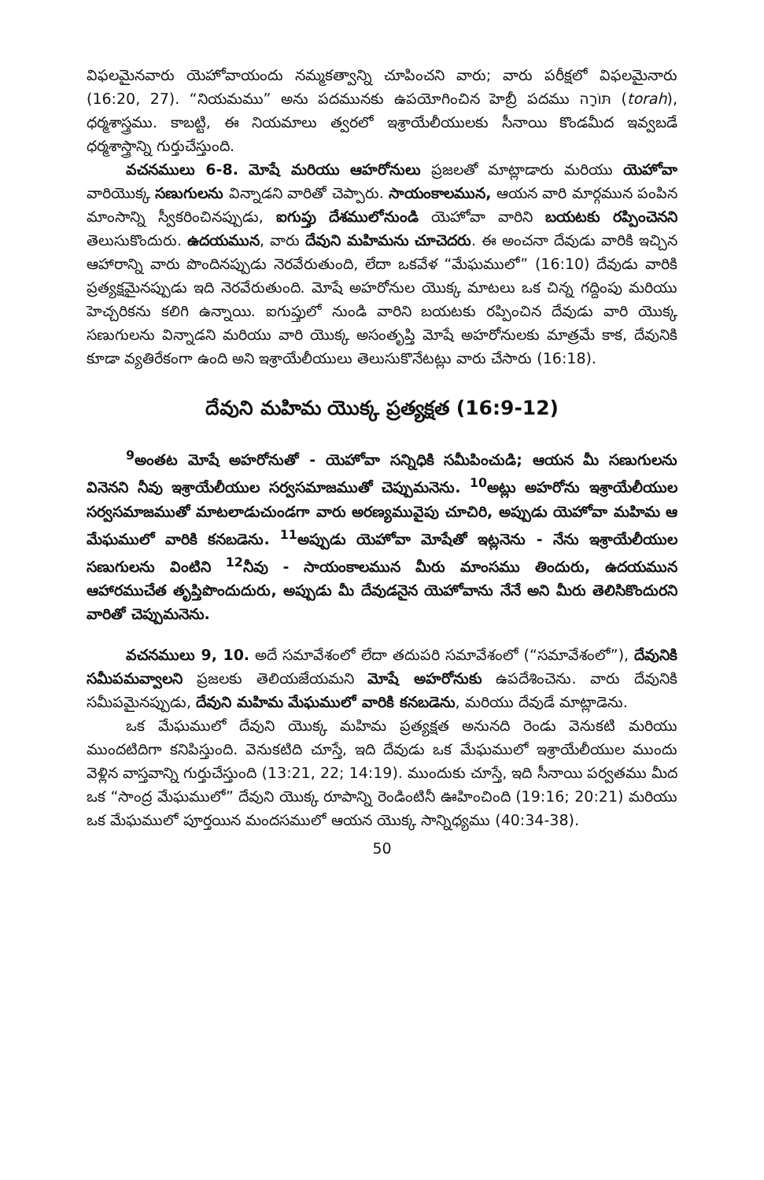విఫలమైనవారు యెహోవాయందు నమ్మకత్వాన్ని చూపించని వారు; వారు పరీక్షలో విఫలమైనారు (16:20, 27). “నియమము” అను పదమునకు ఉపయోగించిన హెబ్రీ పదము תּוֹרָה (torah), ధర్మశాస్త్రము. కాబట్టి, ఈ నియమాలు త్వరలో ఇశ్రాయేలీయులకు సీనాయి కొండమీద ఇవ్వబడే ధర్మశాస్త్రాన్ని గుర్తుచేస్తుంది.
వచనములు 6-8. మోషే మరియు ఆహరోనులు ప్రజలతో మాట్లాడారు మరియు యెహోవా వారియొక్క సణుగులను విన్నాడని వారితో చెప్పారు. సాయంకాలమున, ఆయన వారి మార్గమున పంపిన మాంసాన్ని స్వీకరించినప్పుడు, ఐగుప్తు దేశములోనుండి యెహోవా వారిని బయటకు రప్పించెనని తెలుసుకొందురు. ఉదయమున, వారు దేవుని మహిమను చూచెదరు. ఈ అంచనా దేవుడు వారికి ఇచ్చిన ఆహారాన్ని వారు పొందినప్పుడు నెరవేరుతుంది, లేదా ఒకవేళ “మేఘములో” (16:10) దేవుడు వారికి ప్రత్యక్షమైనప్పుడు ఇది నెరవేరుతుంది. మోషే అహరోనుల యొక్క మాటలు ఒక చిన్న గద్దింపు మరియు హెచ్చరికను కలిగి ఉన్నాయి. ఐగుప్తులో నుండి వారిని బయటకు రప్పించిన దేవుడు వారి యొక్క సణుగులను విన్నాడని మరియు వారి యొక్క అసంతృప్తి మోషే అహరోనులకు మాత్రమే కాక, దేవునికి కూడా వ్యతిరేకంగా ఉంది అని ఇశ్రాయేలీయులు తెలుసుకొనేటట్లు వారు చేసారు (16:18).
దేవుని మహిమ యొక్క ప్రత్యక్షత (16:9-12)
<sup>9</sup> అంతట మోషే అహరోనుతో - యెహోవా సన్నిధికి సమీపించుడి; ఆయన మీ సణుగులను వినెనని నీవు ఇశ్రాయేలీయుల సర్వసమాజముతో చెప్పుమనెను. <sup>10</sup>అట్లు అహరోను ఇశ్రాయేలీయుల సర్వసమాజముతో మాటలాడుచుండగా వారు అరణ్యమువైపు చూచిరి, అప్పుడు యెహోవా మహిమ ఆ మేఘములో వారికి కనబడెను. <sup>11</sup>అప్పుడు యెహోవా మోషేతో ఇట్లనెను - నేను ఇశ్రాయేలీయుల సణుగులను వింటిని <sup>12</sup>నీవు - సాయంకాలమున మీరు మాంసము తిందురు, ఉదయమున ఆహారముచేత తృప్తిపొందుదురు, అప్పుడు మీ దేవుడనైన యెహోవాను నేనే అని మీరు తెలిసికొందురని వారితో చెప్పుమనెను.
వచనములు 9, 10. అదే సమావేశంలో లేదా తదుపరి సమావేశంలో (“సమావేశంలో”), దేవునికి సమీపమవ్వాలని ప్రజలకు తెలియజేయమని మోషే అహరోనుకు ఉపదేశించెను. వారు దేవునికి సమీపమైనప్పుడు, దేవుని మహిమ మేఘములో వారికి కనబడెను, మరియు దేవుడే మాట్లాడెను.
ఒక మేఘములో దేవుని యొక్క మహిమ ప్రత్యక్షత అనునది రెండు వెనుకటి మరియు ముందటిదిగా కనిపిస్తుంది. వెనుకటిది చూస్తే, ఇది దేవుడు ఒక మేఘములో ఇశ్రాయేలీయుల ముందు వెళ్లిన వాస్తవాన్ని గుర్తుచేస్తుంది (13:21, 22; 14:19). ముందుకు చూస్తే, ఇది సీనాయి పర్వతము మీద ఒక “సాంద్ర మేఘములో” దేవుని యొక్క రూపాన్ని రెండింటినీ ఊహించింది (19:16; 20:21) మరియు ఒక మేఘములో పూర్తయిన మందసములో ఆయన యొక్క సాన్నిధ్యము (40:34-38).
50